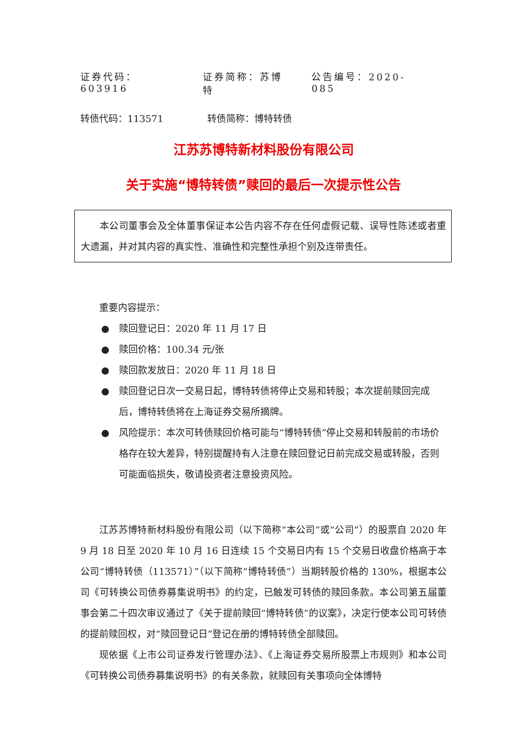证券代码：603916 证券简称：苏博特 公告编号：2020-085
转债代码：113571 转债简称：博特转债
江苏苏博特新材料股份有限公司
关于实施“博特转债”赎回的最后一次提示性公告
本公司董事会及全体董事保证本公告内容不存在任何虚假记载、误导性陈述或者重大遗漏，并对其内容的真实性、准确性和完整性承担个别及连带责任。
重要内容提示：
● 赎回登记日：2020 年 11 月 17 日
● 赎回价格：100.34 元/张
● 赎回款发放日：2020 年 11 月 18 日
● 赎回登记日次一交易日起，博特转债将停止交易和转股；本次提前赎回完成后，博特转债将在上海证券交易所摘牌。
● 风险提示：本次可转债赎回价格可能与“博特转债”停止交易和转股前的市场价格存在较大差异，特别提醒持有人注意在赎回登记日前完成交易或转股，否则可能面临损失，敬请投资者注意投资风险。
江苏苏博特新材料股份有限公司（以下简称“本公司”或“公司”）的股票自 2020 年 9 月 18 日至 2020 年 10 月 16 日连续 15 个交易日内有 15 个交易日收盘价格高于本公司“博特转债（113571）”（以下简称“博特转债”）当期转股价格的 130%，根据本公司《可转换公司债券募集说明书》的约定，已触发可转债的赎回条款。本公司第五届董事会第二十四次审议通过了《关于提前赎回“博特转债”的议案》，决定行使本公司可转债的提前赎回权，对“赎回登记日”登记在册的博特转债全部赎回。
现依据《上市公司证券发行管理办法》、《上海证券交易所股票上市规则》和本公司《可转换公司债券募集说明书》的有关条款，就赎回有关事项向全体博特